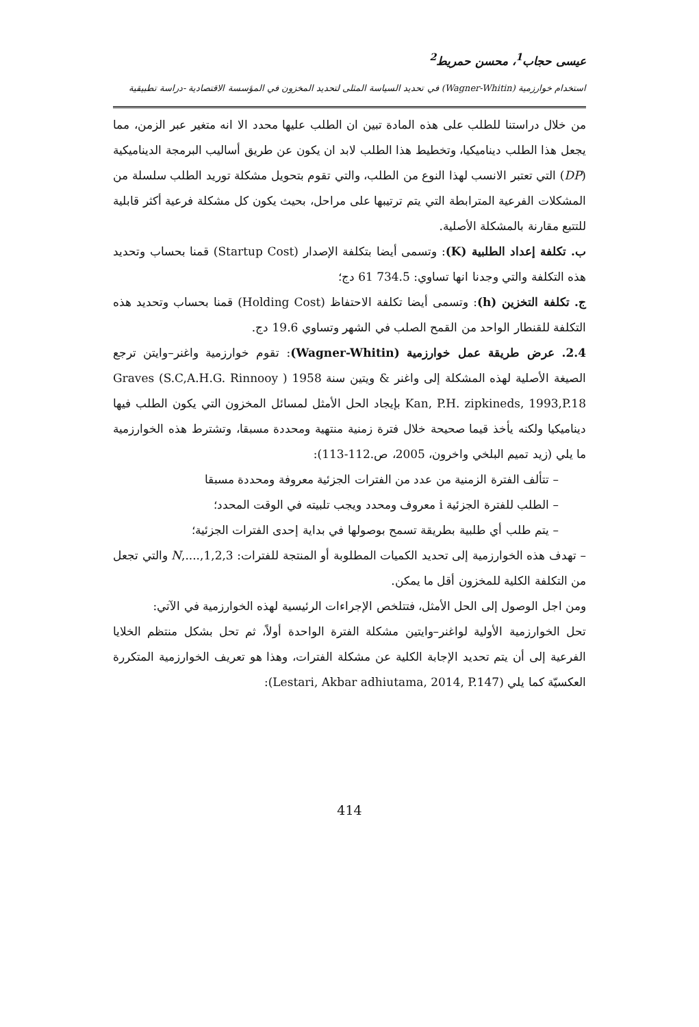عيسى حجاب<sup>1</sup>، محسن حمريط<sup>2</sup>
استخدام خوارزمية (Wagner-Whitin) في تحديد السياسة المثلى لتحديد المخزون في المؤسسة الاقتصادية -دراسة تطبيقية
من خلال دراستنا للطلب على هذه المادة تبين ان الطلب عليها محدد الا انه متغير عبر الزمن، مما يجعل هذا الطلب ديناميكيا، وتخطيط هذا الطلب لابد ان يكون عن طريق أساليب البرمجة الديناميكية (DP) التي تعتبر الانسب لهذا النوع من الطلب، والتي تقوم بتحويل مشكلة توريد الطلب سلسلة من المشكلات الفرعية المترابطة التي يتم ترتيبها على مراحل، بحيث يكون كل مشكلة فرعية أكثر قابلية للتتبع مقارنة بالمشكلة الأصلية.
ب. تكلفة إعداد الطلبية (K): وتسمى أيضا بتكلفة الإصدار (Startup Cost) قمنا بحساب وتحديد هذه التكلفة والتي وجدنا انها تساوي: 734.5 61 دج؛
ج. تكلفة التخزين (h): وتسمى أيضا تكلفة الاحتفاظ (Holding Cost) قمنا بحساب وتحديد هذه التكلفة للقنطار الواحد من القمح الصلب في الشهر وتساوي 19.6 دج.
2.4. عرض طريقة عمل خوارزمية (Wagner-Whitin): تقوم خوارزمية واغنر–وايتن ترجع الصيغة الأصلية لهذه المشكلة إلى واغنر & ويتين سنة 1958 ( Graves (S.C,A.H.G. Rinnooy Kan, P.H. zipkineds, 1993,P.18 بإيجاد الحل الأمثل لمسائل المخزون التي يكون الطلب فيها ديناميكيا ولكنه يأخذ قيما صحيحة خلال فترة زمنية منتهية ومحددة مسبقا، وتشترط هذه الخوارزمية ما يلي (زيد تميم البلخي واخرون، 2005، ص.112-113):
– تتألف الفترة الزمنية من عدد من الفترات الجزئية معروفة ومحددة مسبقا
– الطلب للفترة الجزئية i معروف ومحدد ويجب تلبيته في الوقت المحدد؛
– يتم طلب أي طلبية بطريقة تسمح بوصولها في بداية إحدى الفترات الجزئية؛
– تهدف هذه الخوارزمية إلى تحديد الكميات المطلوبة أو المنتجة للفترات: 1,2,3,....,N والتي تجعل من التكلفة الكلية للمخزون أقل ما يمكن.
ومن اجل الوصول إلى الحل الأمثل، فتتلخص الإجراءات الرئيسية لهذه الخوارزمية في الآتي:
تحل الخوارزمية الأولية لواغنر–وايتين مشكلة الفترة الواحدة أولاً، ثم تحل بشكل منتظم الخلايا الفرعية إلى أن يتم تحديد الإجابة الكلية عن مشكلة الفترات، وهذا هو تعريف الخوارزمية المتكررة العكسيّة كما يلي (Lestari, Akbar adhiutama, 2014, P.147):
414